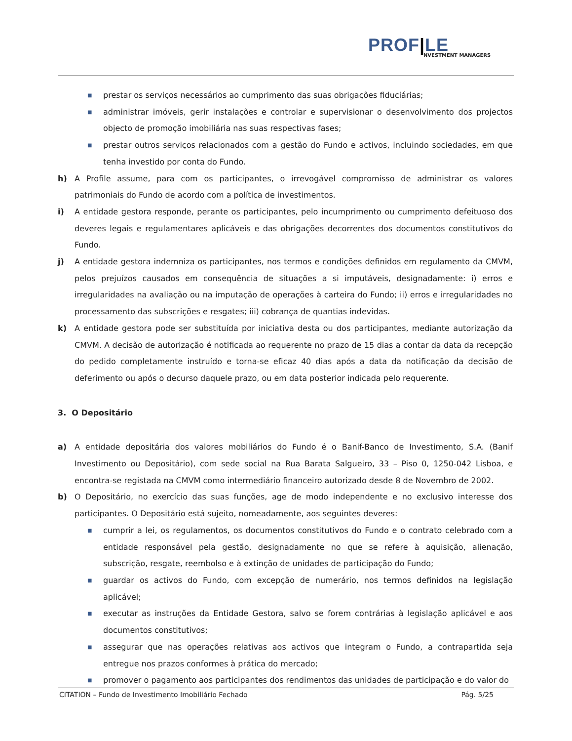PROF|LE
NVESTMENT MANAGERS
■
prestar os serviços necessários ao cumprimento das suas obrigações fiduciárias;
■
administrar imóveis, gerir instalações e controlar e supervisionar o desenvolvimento dos projectos objecto de promoção imobiliária nas suas respectivas fases;
■
prestar outros serviços relacionados com a gestão do Fundo e activos, incluindo sociedades, em que tenha investido por conta do Fundo.
h) A Profile assume, para com os participantes, o irrevogável compromisso de administrar os valores patrimoniais do Fundo de acordo com a política de investimentos.
i) A entidade gestora responde, perante os participantes, pelo incumprimento ou cumprimento defeituoso dos deveres legais e regulamentares aplicáveis e das obrigações decorrentes dos documentos constitutivos do Fundo.
j) A entidade gestora indemniza os participantes, nos termos e condições definidos em regulamento da CMVM, pelos prejuízos causados em consequência de situações a si imputáveis, designadamente: i) erros e irregularidades na avaliação ou na imputação de operações à carteira do Fundo; ii) erros e irregularidades no processamento das subscrições e resgates; iii) cobrança de quantias indevidas.
k) A entidade gestora pode ser substituída por iniciativa desta ou dos participantes, mediante autorização da CMVM. A decisão de autorização é notificada ao requerente no prazo de 15 dias a contar da data da recepção do pedido completamente instruído e torna-se eficaz 40 dias após a data da notificação da decisão de deferimento ou após o decurso daquele prazo, ou em data posterior indicada pelo requerente.
3. O Depositário
a) A entidade depositária dos valores mobiliários do Fundo é o Banif-Banco de Investimento, S.A. (Banif Investimento ou Depositário), com sede social na Rua Barata Salgueiro, 33 – Piso 0, 1250-042 Lisboa, e encontra-se registada na CMVM como intermediário financeiro autorizado desde 8 de Novembro de 2002.
b) O Depositário, no exercício das suas funções, age de modo independente e no exclusivo interesse dos participantes. O Depositário está sujeito, nomeadamente, aos seguintes deveres:
■
cumprir a lei, os regulamentos, os documentos constitutivos do Fundo e o contrato celebrado com a entidade responsável pela gestão, designadamente no que se refere à aquisição, alienação, subscrição, resgate, reembolso e à extinção de unidades de participação do Fundo;
■
guardar os activos do Fundo, com excepção de numerário, nos termos definidos na legislação aplicável;
■
executar as instruções da Entidade Gestora, salvo se forem contrárias à legislação aplicável e aos documentos constitutivos;
■
assegurar que nas operações relativas aos activos que integram o Fundo, a contrapartida seja entregue nos prazos conformes à prática do mercado;
■
promover o pagamento aos participantes dos rendimentos das unidades de participação e do valor do
CITATION – Fundo de Investimento Imobiliário Fechado Pág. 5/25